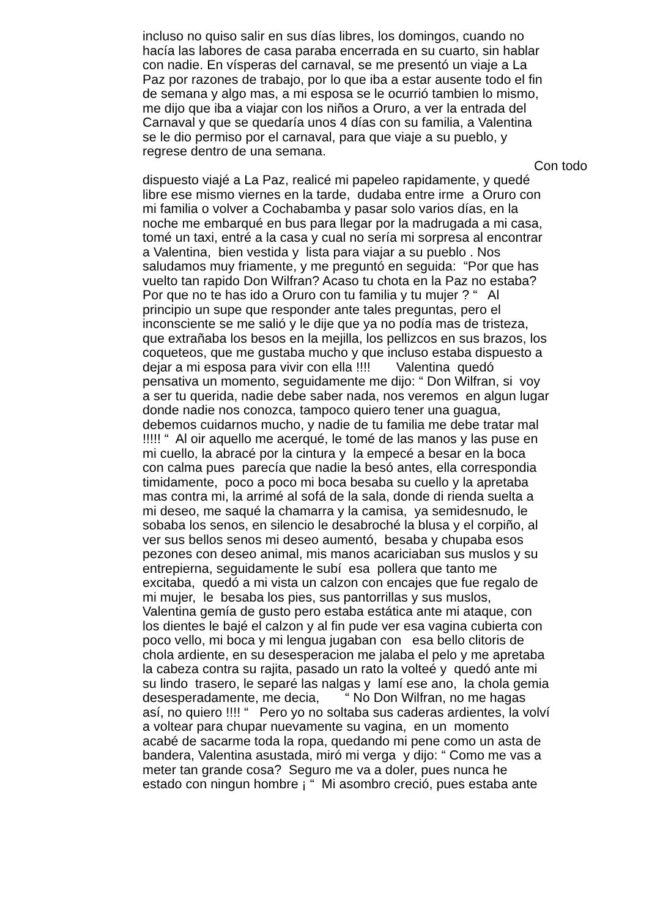incluso no quiso salir en sus días libres, los domingos, cuando no
hacía las labores de casa paraba encerrada en su cuarto, sin hablar
con nadie. En vísperas del carnaval, se me presentó un viaje a La
Paz por razones de trabajo, por lo que iba a estar ausente todo el fin
de semana y algo mas, a mi esposa se le ocurrió tambien lo mismo,
me dijo que iba a viajar con los niños a Oruro, a ver la entrada del
Carnaval y que se quedaría unos 4 días con su familia, a Valentina
se le dio permiso por el carnaval, para que viaje a su pueblo, y
regrese dentro de una semana.
Con todo
dispuesto viajé a La Paz, realicé mi papeleo rapidamente, y quedé
libre ese mismo viernes en la tarde, dudaba entre irme a Oruro con
mi familia o volver a Cochabamba y pasar solo varios días, en la
noche me embarqué en bus para llegar por la madrugada a mi casa,
tomé un taxi, entré a la casa y cual no sería mi sorpresa al encontrar
a Valentina, bien vestida y lista para viajar a su pueblo . Nos
saludamos muy friamente, y me preguntó en seguida: “Por que has
vuelto tan rapido Don Wilfran? Acaso tu chota en la Paz no estaba?
Por que no te has ido a Oruro con tu familia y tu mujer ? “ Al
principio un supe que responder ante tales preguntas, pero el
inconsciente se me salió y le dije que ya no podía mas de tristeza,
que extrañaba los besos en la mejilla, los pellizcos en sus brazos, los
coqueteos, que me gustaba mucho y que incluso estaba dispuesto a
dejar a mi esposa para vivir con ella !!!! Valentina quedó
pensativa un momento, seguidamente me dijo: “ Don Wilfran, si voy
a ser tu querida, nadie debe saber nada, nos veremos en algun lugar
donde nadie nos conozca, tampoco quiero tener una guagua,
debemos cuidarnos mucho, y nadie de tu familia me debe tratar mal
!!!!! “ Al oir aquello me acerqué, le tomé de las manos y las puse en
mi cuello, la abracé por la cintura y la empecé a besar en la boca
con calma pues parecía que nadie la besó antes, ella correspondia
timidamente, poco a poco mi boca besaba su cuello y la apretaba
mas contra mi, la arrimé al sofá de la sala, donde di rienda suelta a
mi deseo, me saqué la chamarra y la camisa, ya semidesnudo, le
sobaba los senos, en silencio le desabroché la blusa y el corpiño, al
ver sus bellos senos mi deseo aumentó, besaba y chupaba esos
pezones con deseo animal, mis manos acariciaban sus muslos y su
entrepierna, seguidamente le subí esa pollera que tanto me
excitaba, quedó a mi vista un calzon con encajes que fue regalo de
mi mujer, le besaba los pies, sus pantorrillas y sus muslos,
Valentina gemía de gusto pero estaba estática ante mi ataque, con
los dientes le bajé el calzon y al fin pude ver esa vagina cubierta con
poco vello, mi boca y mi lengua jugaban con esa bello clitoris de
chola ardiente, en su desesperacion me jalaba el pelo y me apretaba
la cabeza contra su rajita, pasado un rato la volteé y quedó ante mi
su lindo trasero, le separé las nalgas y lamí ese ano, la chola gemia
desesperadamente, me decia, “ No Don Wilfran, no me hagas
así, no quiero !!!! “ Pero yo no soltaba sus caderas ardientes, la volví
a voltear para chupar nuevamente su vagina, en un momento
acabé de sacarme toda la ropa, quedando mi pene como un asta de
bandera, Valentina asustada, miró mi verga y dijo: “ Como me vas a
meter tan grande cosa? Seguro me va a doler, pues nunca he
estado con ningun hombre ¡ “ Mi asombro creció, pues estaba ante